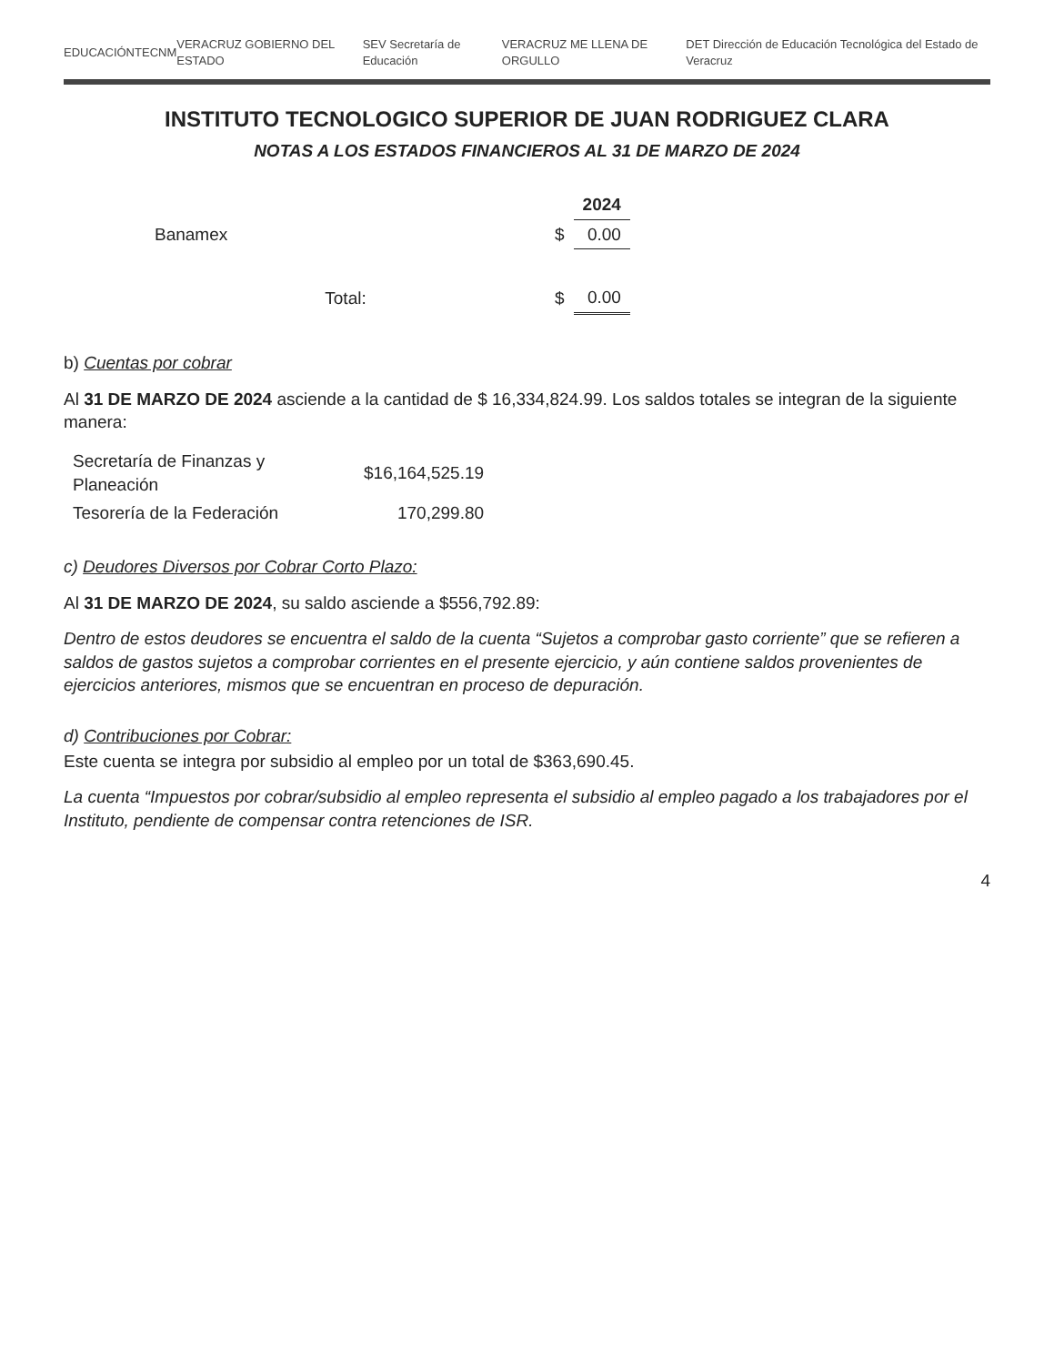EDUCACIÓN TECNM VERACRUZ GOBIERNO DEL ESTADO SEV Secretaría de Educación VERACRUZ ME LLENA DE ORGULLO DET Dirección de Educación Tecnológica del Estado de Veracruz
INSTITUTO TECNOLOGICO SUPERIOR DE JUAN RODRIGUEZ CLARA
NOTAS A LOS ESTADOS FINANCIEROS AL 31 DE MARZO DE 2024
| | | 2024 |
| --- | --- | --- |
| Banamex | $ | 0.00 |
| Total: | $ | 0.00 |
b) Cuentas por cobrar
Al 31 DE MARZO DE 2024 asciende a la cantidad de $ 16,334,824.99. Los saldos totales se integran de la siguiente manera:
| Secretaría de Finanzas y Planeación | $16,164,525.19 |
| Tesorería de la Federación | 170,299.80 |
c) Deudores Diversos por Cobrar Corto Plazo:
Al 31 DE MARZO DE 2024, su saldo asciende a $556,792.89:
Dentro de estos deudores se encuentra el saldo de la cuenta “Sujetos a comprobar gasto corriente” que se refieren a saldos de gastos sujetos a comprobar corrientes en el presente ejercicio, y aún contiene saldos provenientes de ejercicios anteriores, mismos que se encuentran en proceso de depuración.
d) Contribuciones por Cobrar:
Este cuenta se integra por subsidio al empleo por un total de $363,690.45.
La cuenta “Impuestos por cobrar/subsidio al empleo representa el subsidio al empleo pagado a los trabajadores por el Instituto, pendiente de compensar contra retenciones de ISR.
4